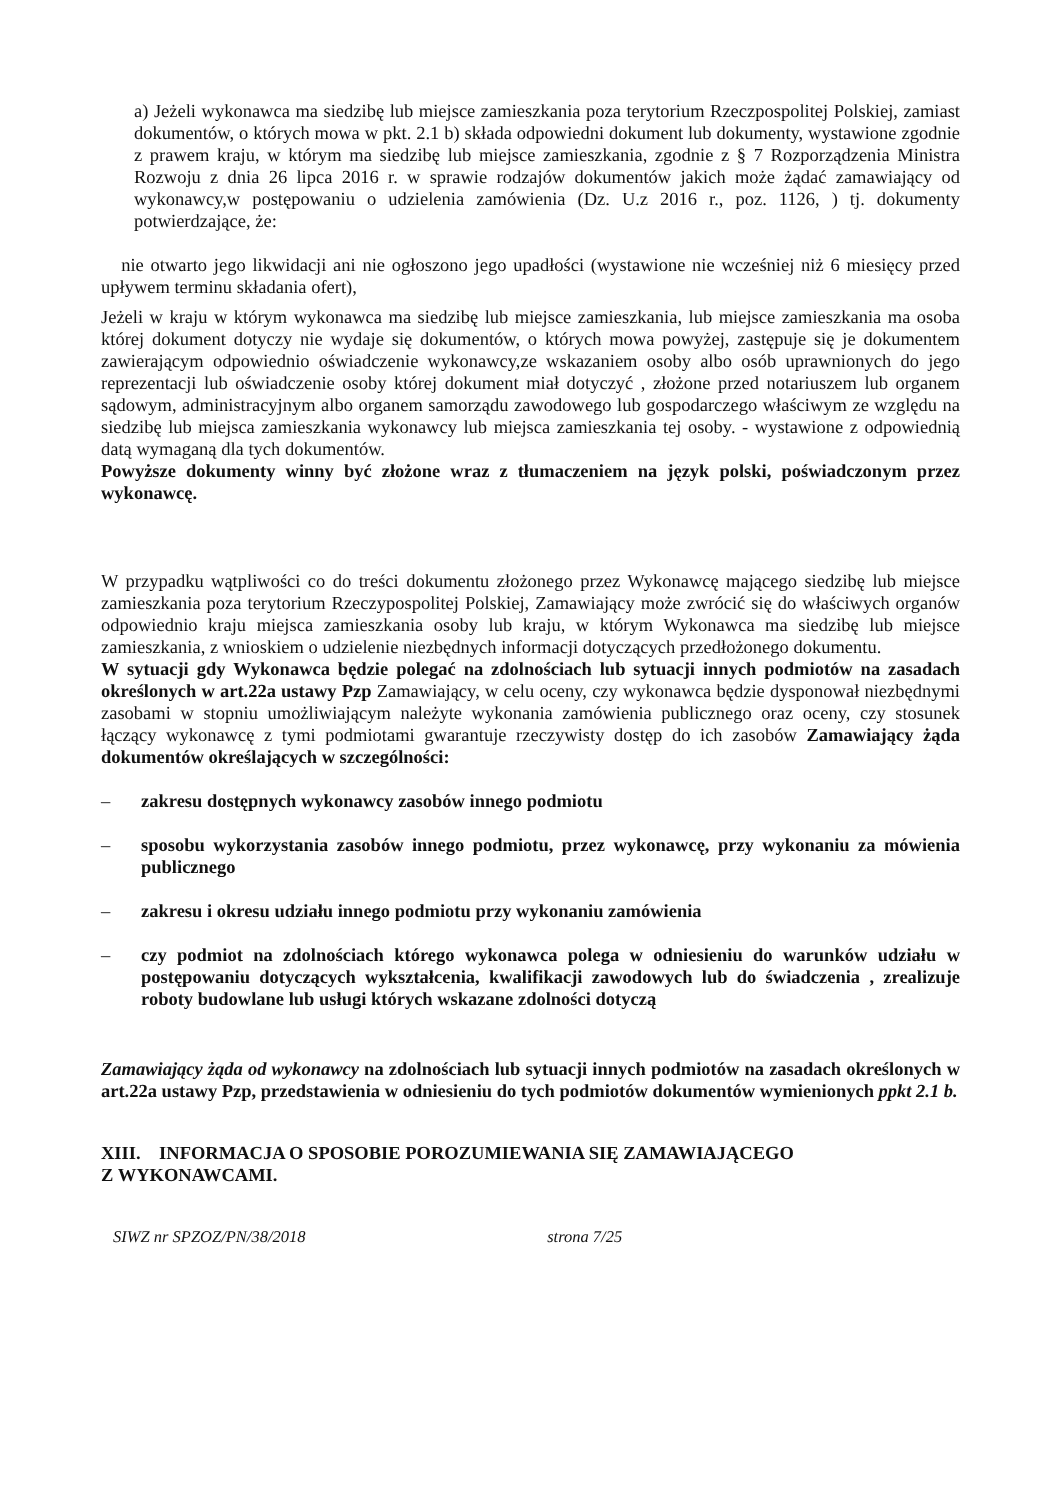a) Jeżeli wykonawca ma siedzibę lub miejsce zamieszkania poza terytorium Rzeczpospolitej Polskiej, zamiast dokumentów, o których mowa w pkt. 2.1 b) składa odpowiedni dokument lub dokumenty, wystawione zgodnie z prawem kraju, w którym ma siedzibę lub miejsce zamieszkania, zgodnie z § 7 Rozporządzenia Ministra Rozwoju z dnia 26 lipca 2016 r. w sprawie rodzajów dokumentów jakich może żądać zamawiający od wykonawcy,w postępowaniu o udzielenia zamówienia (Dz. U.z 2016 r., poz. 1126, ) tj. dokumenty potwierdzające, że:
nie otwarto jego likwidacji ani nie ogłoszono jego upadłości (wystawione nie wcześniej niż 6 miesięcy przed upływem terminu składania ofert),
Jeżeli w kraju w którym wykonawca ma siedzibę lub miejsce zamieszkania, lub miejsce zamieszkania ma osoba której dokument dotyczy nie wydaje się dokumentów, o których mowa powyżej, zastępuje się je dokumentem zawierającym odpowiednio oświadczenie wykonawcy,ze wskazaniem osoby albo osób uprawnionych do jego reprezentacji lub oświadczenie osoby której dokument miał dotyczyć , złożone przed notariuszem lub organem sądowym, administracyjnym albo organem samorządu zawodowego lub gospodarczego właściwym ze względu na siedzibę lub miejsca zamieszkania wykonawcy lub miejsca zamieszkania tej osoby. - wystawione z odpowiednią datą wymaganą dla tych dokumentów.
Powyższe dokumenty winny być złożone wraz z tłumaczeniem na język polski, poświadczonym przez wykonawcę.
W przypadku wątpliwości co do treści dokumentu złożonego przez Wykonawcę mającego siedzibę lub miejsce zamieszkania poza terytorium Rzeczypospolitej Polskiej, Zamawiający może zwrócić się do właściwych organów odpowiednio kraju miejsca zamieszkania osoby lub kraju, w którym Wykonawca ma siedzibę lub miejsce zamieszkania, z wnioskiem o udzielenie niezbędnych informacji dotyczących przedłożonego dokumentu.
W sytuacji gdy Wykonawca będzie polegać na zdolnościach lub sytuacji innych podmiotów na zasadach określonych w art.22a ustawy Pzp Zamawiający, w celu oceny, czy wykonawca będzie dysponował niezbędnymi zasobami w stopniu umożliwiającym należyte wykonania zamówienia publicznego oraz oceny, czy stosunek łączący wykonawcę z tymi podmiotami gwarantuje rzeczywisty dostęp do ich zasobów Zamawiający żąda dokumentów określających w szczególności:
– zakresu dostępnych wykonawcy zasobów innego podmiotu
– sposobu wykorzystania zasobów innego podmiotu, przez wykonawcę, przy wykonaniu za mówienia publicznego
– zakresu i okresu udziału innego podmiotu przy wykonaniu zamówienia
– czy podmiot na zdolnościach którego wykonawca polega w odniesieniu do warunków udziału w postępowaniu dotyczących wykształcenia, kwalifikacji zawodowych lub do świadczenia , zrealizuje roboty budowlane lub usługi których wskazane zdolności dotyczą
Zamawiający żąda od wykonawcy na zdolnościach lub sytuacji innych podmiotów na zasadach określonych w art.22a ustawy Pzp, przedstawienia w odniesieniu do tych podmiotów dokumentów wymienionych ppkt 2.1 b.
XIII. INFORMACJA O SPOSOBIE POROZUMIEWANIA SIĘ ZAMAWIAJĄCEGO
Z WYKONAWCAMI.
SIWZ nr SPZOZ/PN/38/2018 strona 7/25